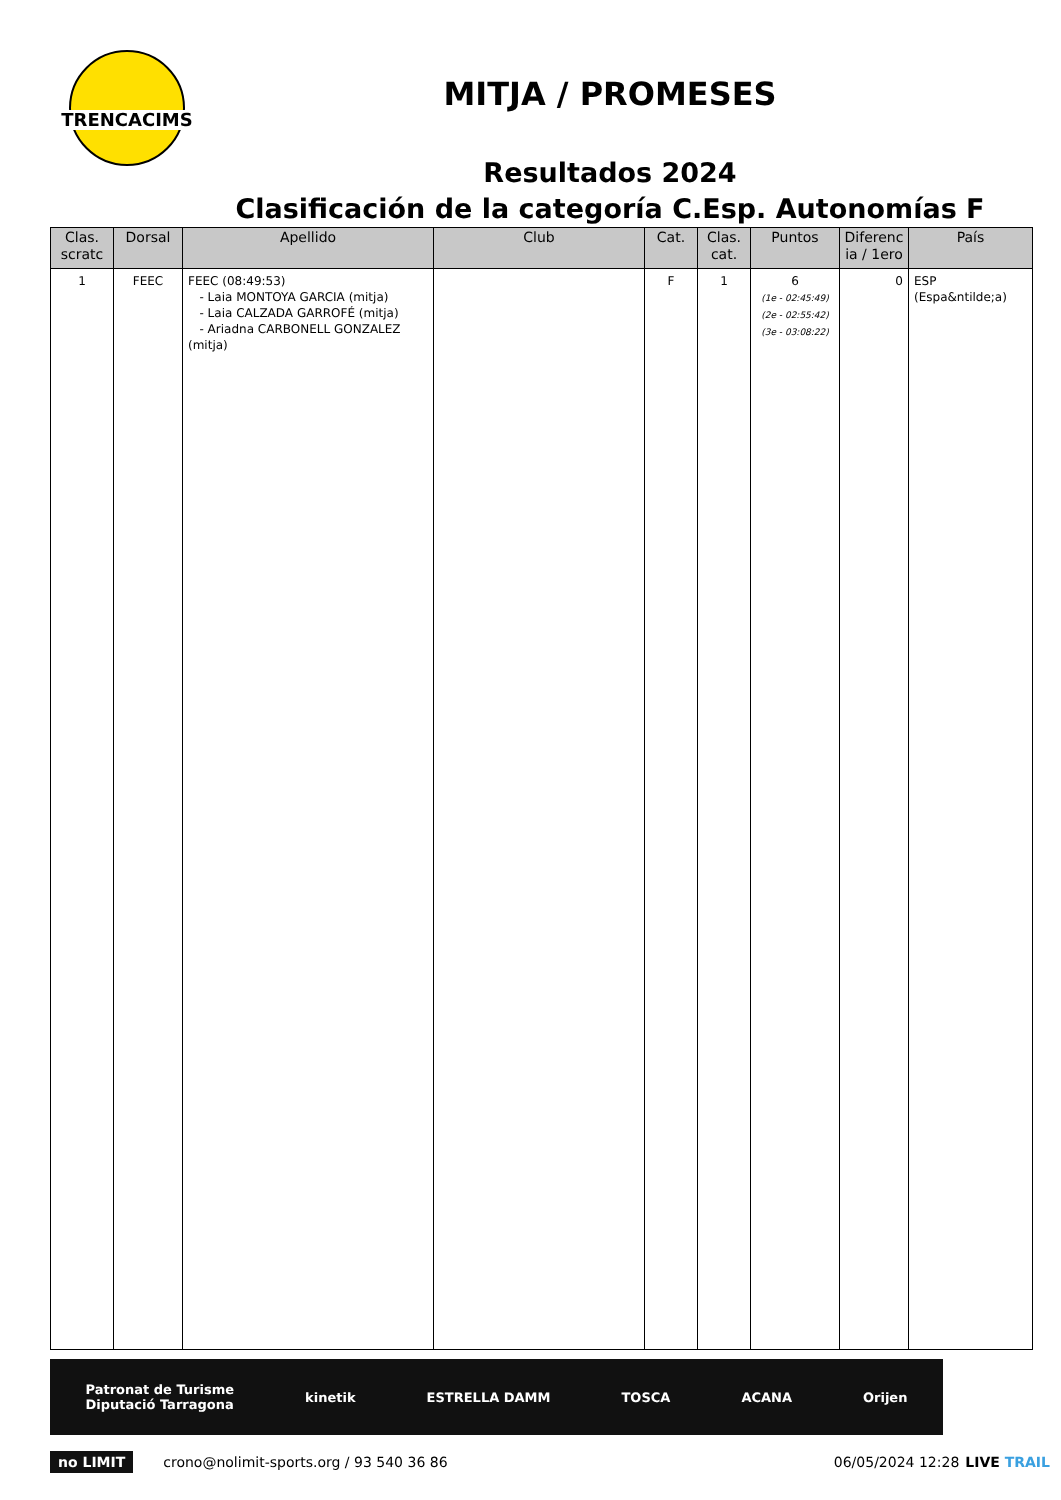TRENCACIMS
MITJA / PROMESES
Resultados 2024
Clasificación de la categoría C.Esp. Autonomías F
| Clas. scratc | Dorsal | Apellido | Club | Cat. | Clas. cat. | Puntos | Diferenc ia / 1ero | País |
| --- | --- | --- | --- | --- | --- | --- | --- | --- |
| 1 | FEEC | FEEC (08:49:53) - Laia MONTOYA GARCIA (mitja) - Laia CALZADA GARROFÉ (mitja) - Ariadna CARBONELL GONZALEZ (mitja) | | F | 1 | 6 (1e - 02:45:49) (2e - 02:55:42) (3e - 03:08:22) | 0 | ESP (Espa&ntilde;a) |
Patronat de Turisme
Diputació Tarragona kinetik ESTRELLA DAMM TOSCA ACANA Orijen
no LIMIT crono@nolimit-sports.org / 93 540 36 86 06/05/2024 12:28 LIVE TRAIL